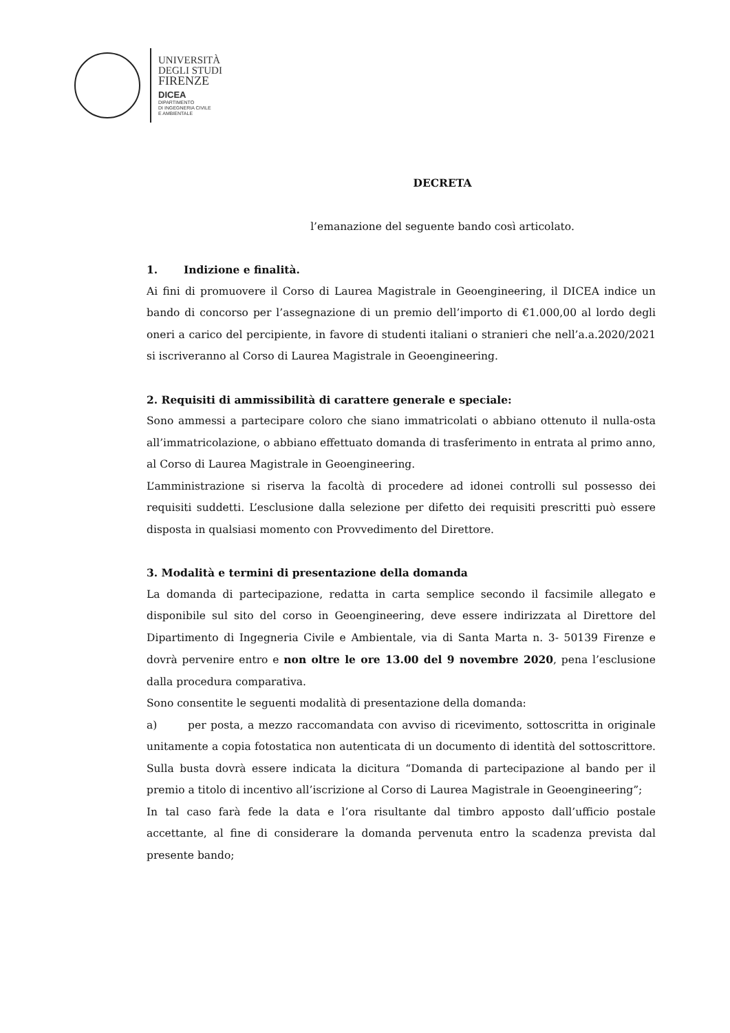UNIVERSITÀ
DEGLI STUDI
FIRENZE
DICEA
DIPARTIMENTO
DI INGEGNERIA CIVILE
E AMBIENTALE
DECRETA
l’emanazione del seguente bando così articolato.
1. Indizione e finalità.
Ai fini di promuovere il Corso di Laurea Magistrale in Geoengineering, il DICEA indice un bando di concorso per l’assegnazione di un premio dell’importo di €1.000,00 al lordo degli oneri a carico del percipiente, in favore di studenti italiani o stranieri che nell’a.a.2020/2021 si iscriveranno al Corso di Laurea Magistrale in Geoengineering.
2. Requisiti di ammissibilità di carattere generale e speciale:
Sono ammessi a partecipare coloro che siano immatricolati o abbiano ottenuto il nulla-osta all’immatricolazione, o abbiano effettuato domanda di trasferimento in entrata al primo anno, al Corso di Laurea Magistrale in Geoengineering.
L’amministrazione si riserva la facoltà di procedere ad idonei controlli sul possesso dei requisiti suddetti. L’esclusione dalla selezione per difetto dei requisiti prescritti può essere disposta in qualsiasi momento con Provvedimento del Direttore.
3. Modalità e termini di presentazione della domanda
La domanda di partecipazione, redatta in carta semplice secondo il facsimile allegato e disponibile sul sito del corso in Geoengineering, deve essere indirizzata al Direttore del Dipartimento di Ingegneria Civile e Ambientale, via di Santa Marta n. 3- 50139 Firenze e dovrà pervenire entro e non oltre le ore 13.00 del 9 novembre 2020, pena l’esclusione dalla procedura comparativa.
Sono consentite le seguenti modalità di presentazione della domanda:
a) per posta, a mezzo raccomandata con avviso di ricevimento, sottoscritta in originale unitamente a copia fotostatica non autenticata di un documento di identità del sottoscrittore. Sulla busta dovrà essere indicata la dicitura “Domanda di partecipazione al bando per il premio a titolo di incentivo all’iscrizione al Corso di Laurea Magistrale in Geoengineering”;
In tal caso farà fede la data e l’ora risultante dal timbro apposto dall’ufficio postale accettante, al fine di considerare la domanda pervenuta entro la scadenza prevista dal presente bando;